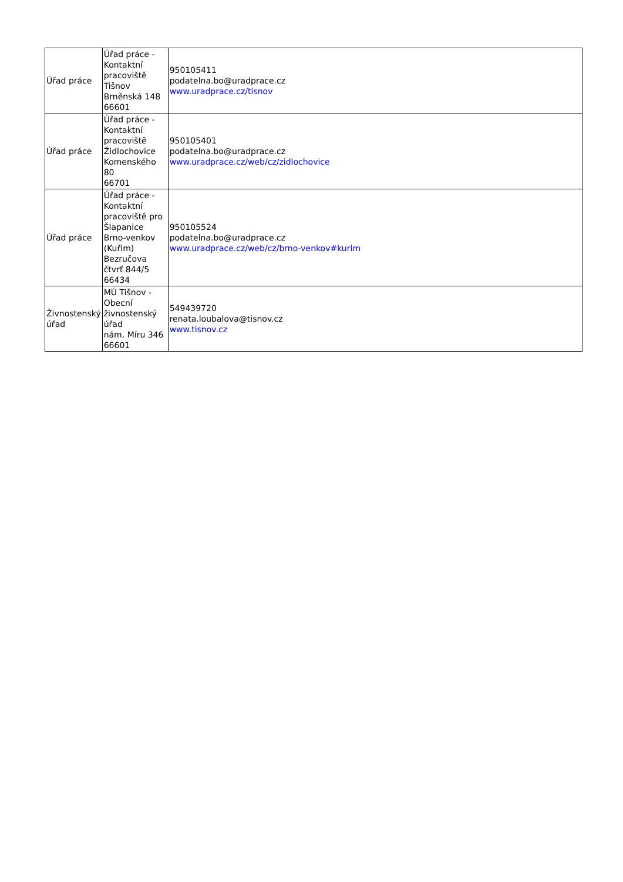| Úřad práce | Úřad práce - Kontaktní pracoviště Tišnov Brněnská 148 66601 | 950105411 podatelna.bo@uradprace.cz www.uradprace.cz/tisnov |
| Úřad práce | Úřad práce - Kontaktní pracoviště Židlochovice Komenského 80 66701 | 950105401 podatelna.bo@uradprace.cz www.uradprace.cz/web/cz/zidlochovice |
| Úřad práce | Úřad práce - Kontaktní pracoviště pro Šlapanice Brno-venkov (Kuřim) Bezručova čtvrť 844/5 66434 | 950105524 podatelna.bo@uradprace.cz www.uradprace.cz/web/cz/brno-venkov#kurim |
| Živnostenský úřad | MÚ Tišnov - Obecní živnostenský úřad nám. Míru 346 66601 | 549439720 renata.loubalova@tisnov.cz www.tisnov.cz |